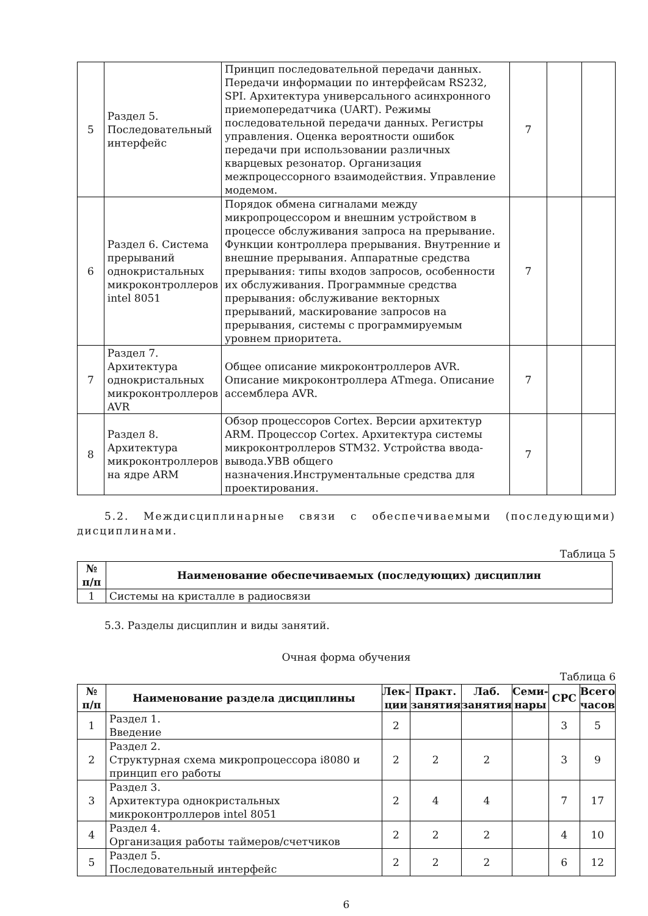| 5 | Раздел 5. Последовательный интерфейс | Принцип последовательной передачи данных. Передачи информации по интерфейсам RS232, SPI. Архитектура универсального асинхронного приемопередатчика (UART). Режимы последовательной передачи данных. Регистры управления. Оценка вероятности ошибок передачи при использовании различных кварцевых резонатор. Организация межпроцессорного взаимодействия. Управление модемом. | 7 | | |
| 6 | Раздел 6. Система прерываний однокристальных микроконтроллеров intel 8051 | Порядок обмена сигналами между микропроцессором и внешним устройством в процессе обслуживания запроса на прерывание. Функции контроллера прерывания. Внутренние и внешние прерывания. Аппаратные средства прерывания: типы входов запросов, особенности их обслуживания. Программные средства прерывания: обслуживание векторных прерываний, маскирование запросов на прерывания, системы с программируемым уровнем приоритета. | 7 | | |
| 7 | Раздел 7. Архитектура однокристальных микроконтроллеров AVR | Общее описание микроконтроллеров AVR. Описание микроконтроллера ATmega. Описание ассемблера AVR. | 7 | | |
| 8 | Раздел 8. Архитектура микроконтроллеров на ядре ARM | Обзор процессоров Cortex. Версии архитектур ARM. Процессор Cortex. Архитектура системы микроконтроллеров STM32. Устройства ввода-вывода.УВВ общего назначения.Инструментальные средства для проектирования. | 7 | | |
5.2. Междисциплинарные связи с обеспечиваемыми (последующими) дисциплинами.
Таблица 5
| № п/п | Наименование обеспечиваемых (последующих) дисциплин |
| --- | --- |
| 1 | Системы на кристалле в радиосвязи |
5.3. Разделы дисциплин и виды занятий.
Очная форма обучения
Таблица 6
| № п/п | Наименование раздела дисциплины | Лек- ции | Практ. занятия | Лаб. занятия | Семи- нары | СРС | Всего часов |
| --- | --- | --- | --- | --- | --- | --- | --- |
| 1 | Раздел 1. Введение | 2 | | | | 3 | 5 |
| 2 | Раздел 2. Структурная схема микропроцессора i8080 и принцип его работы | 2 | 2 | 2 | | 3 | 9 |
| 3 | Раздел 3. Архитектура однокристальных микроконтроллеров intel 8051 | 2 | 4 | 4 | | 7 | 17 |
| 4 | Раздел 4. Организация работы таймеров/счетчиков | 2 | 2 | 2 | | 4 | 10 |
| 5 | Раздел 5. Последовательный интерфейс | 2 | 2 | 2 | | 6 | 12 |
6